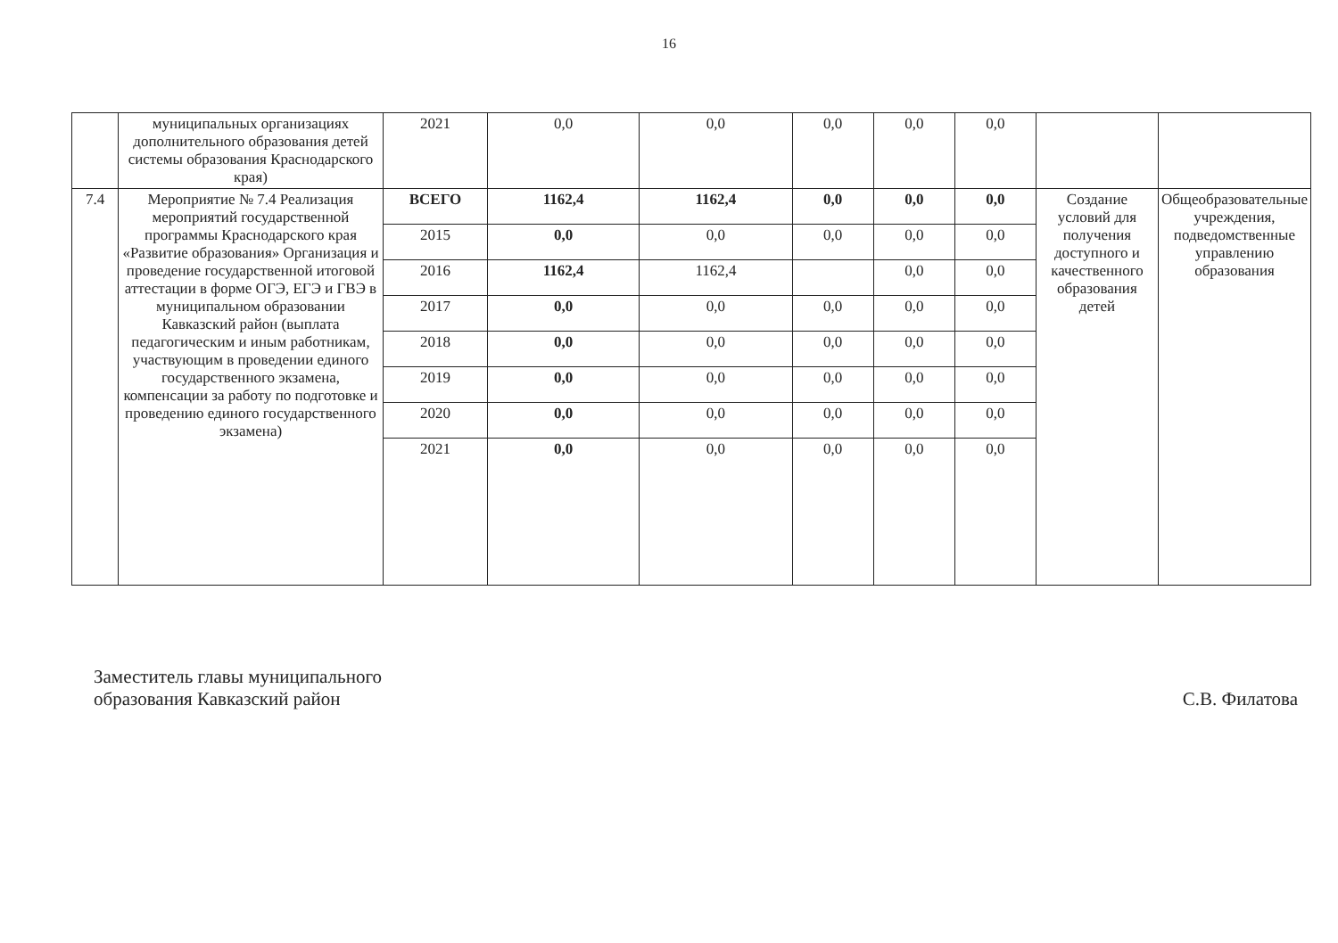16
| | муниципальных организациях дополнительного образования детей системы образования Краснодарского края) | 2021 | 0,0 | 0,0 | 0,0 | 0,0 | 0,0 | | |
| 7.4 | Мероприятие № 7.4 Реализация мероприятий государственной программы Краснодарского края «Развитие образования» Организация и проведение государственной итоговой аттестации в форме ОГЭ, ЕГЭ и ГВЭ в муниципальном образовании Кавказский район (выплата педагогическим и иным работникам, участвующим в проведении единого государственного экзамена, компенсации за работу по подготовке и проведению единого государственного экзамена) | ВСЕГО | 1162,4 | 1162,4 | 0,0 | 0,0 | 0,0 | Создание условий для получения доступного и качественного образования детей | Общеобразовательные учреждения, подведомственные управлению образования |
| | | 2015 | 0,0 | 0,0 | 0,0 | 0,0 | 0,0 | | |
| | | 2016 | 1162,4 | 1162,4 | | 0,0 | 0,0 | | |
| | | 2017 | 0,0 | 0,0 | 0,0 | 0,0 | 0,0 | | |
| | | 2018 | 0,0 | 0,0 | 0,0 | 0,0 | 0,0 | | |
| | | 2019 | 0,0 | 0,0 | 0,0 | 0,0 | 0,0 | | |
| | | 2020 | 0,0 | 0,0 | 0,0 | 0,0 | 0,0 | | |
| | | 2021 | 0,0 | 0,0 | 0,0 | 0,0 | 0,0 | | |
Заместитель главы муниципального
образования Кавказский район
С.В. Филатова